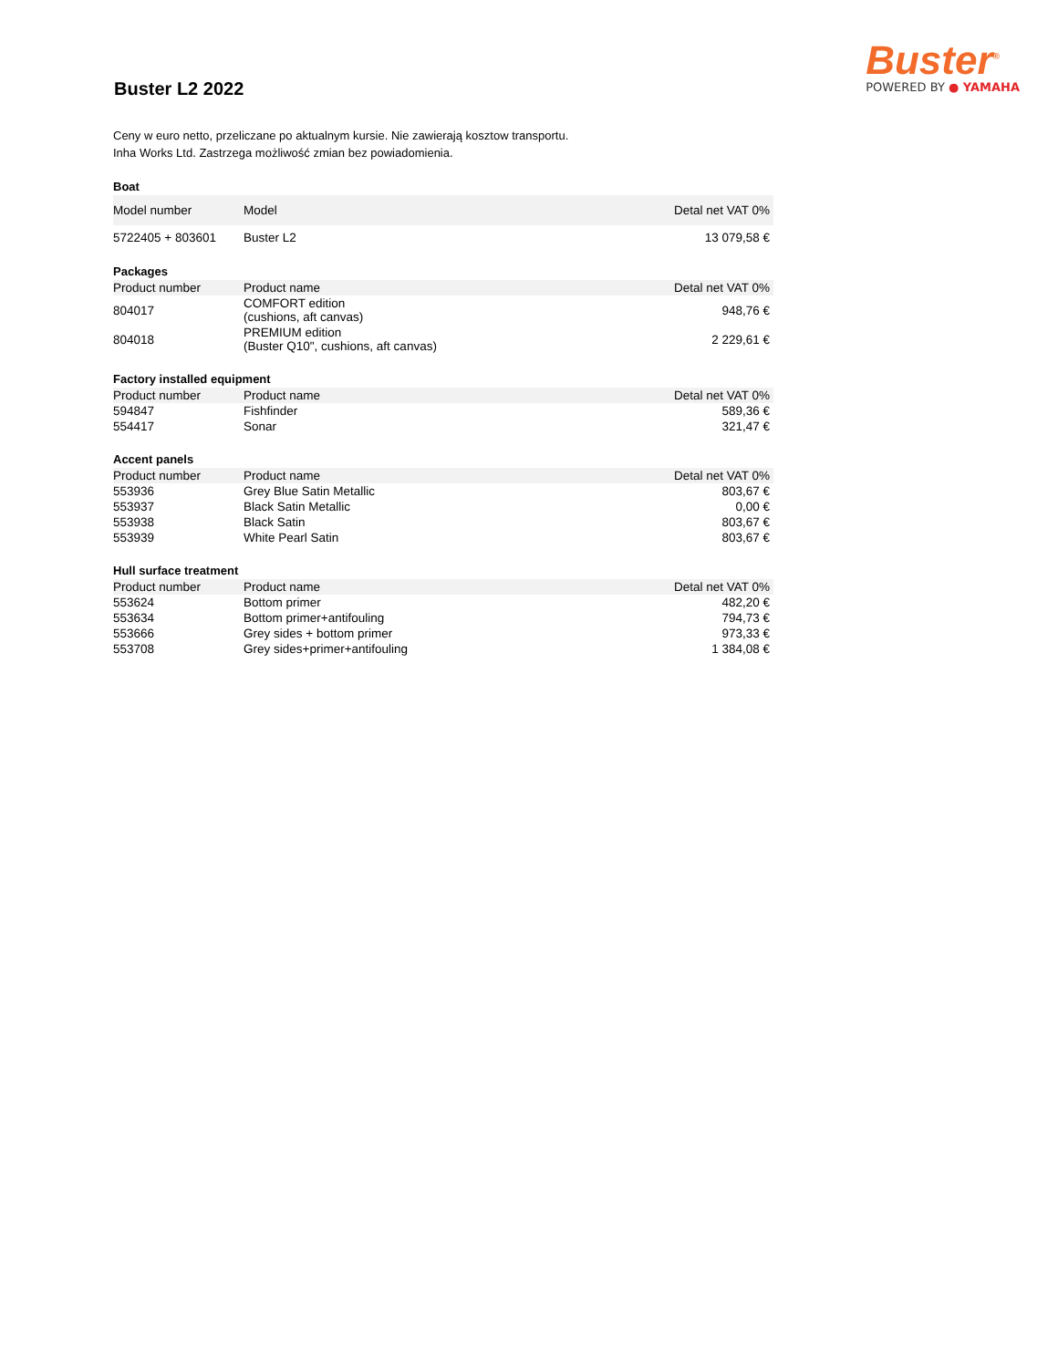Buster L2 2022
Buster<sup>®</sup>
POWERED BY ● YAMAHA
Ceny w euro netto, przeliczane po aktualnym kursie. Nie zawierają kosztow transportu.
Inha Works Ltd. Zastrzega możliwość zmian bez powiadomienia.
Boat
| Model number | Model | Detal net VAT 0% |
| --- | --- | --- |
| 5722405 + 803601 | Buster L2 | 13 079,58 € |
Packages
| Product number | Product name | Detal net VAT 0% |
| --- | --- | --- |
| 804017 | COMFORT edition (cushions, aft canvas) | 948,76 € |
| 804018 | PREMIUM edition (Buster Q10", cushions, aft canvas) | 2 229,61 € |
Factory installed equipment
| Product number | Product name | Detal net VAT 0% |
| --- | --- | --- |
| 594847 | Fishfinder | 589,36 € |
| 554417 | Sonar | 321,47 € |
Accent panels
| Product number | Product name | Detal net VAT 0% |
| --- | --- | --- |
| 553936 | Grey Blue Satin Metallic | 803,67 € |
| 553937 | Black Satin Metallic | 0,00 € |
| 553938 | Black Satin | 803,67 € |
| 553939 | White Pearl Satin | 803,67 € |
Hull surface treatment
| Product number | Product name | Detal net VAT 0% |
| --- | --- | --- |
| 553624 | Bottom primer | 482,20 € |
| 553634 | Bottom primer+antifouling | 794,73 € |
| 553666 | Grey sides + bottom primer | 973,33 € |
| 553708 | Grey sides+primer+antifouling | 1 384,08 € |